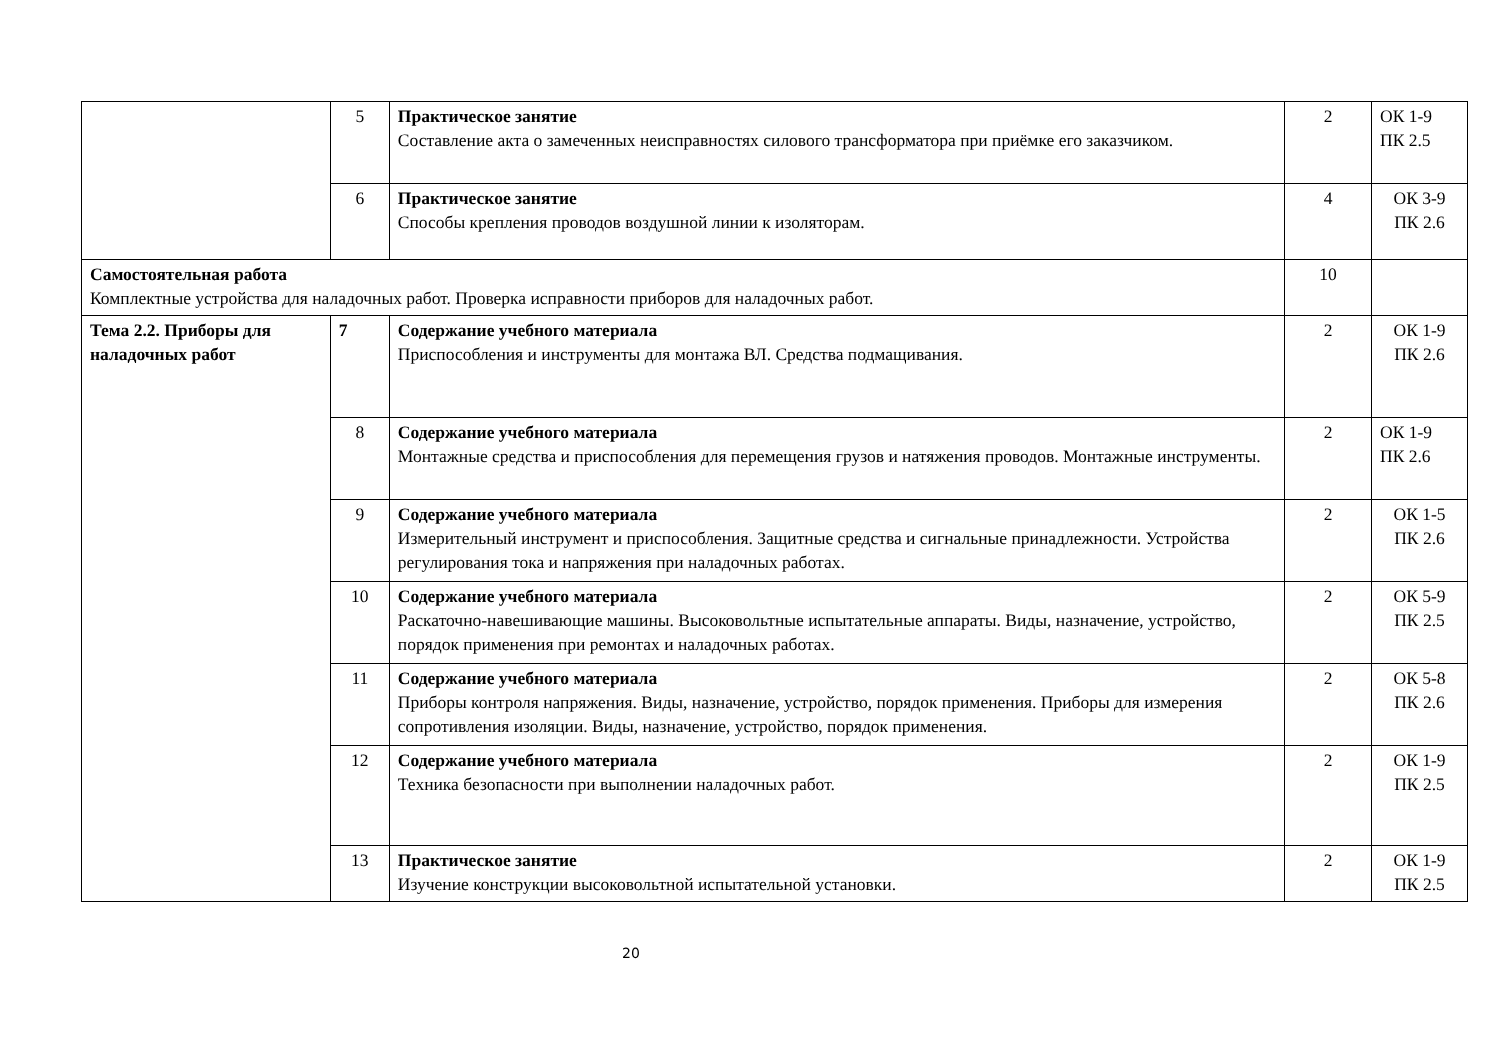| | 5 | Практическое занятие Составление акта о замеченных неисправностях силового трансформатора при приёмке его заказчиком. | 2 | ОК 1-9 ПК 2.5 |
| | 6 | Практическое занятие Способы крепления проводов воздушной линии к изоляторам. | 4 | ОК 3-9 ПК 2.6 |
| Самостоятельная работа Комплектные устройства для наладочных работ. Проверка исправности приборов для наладочных работ. | | | 10 | |
| Тема 2.2. Приборы для наладочных работ | 7 | Содержание учебного материала Приспособления и инструменты для монтажа ВЛ. Средства подмащивания. | 2 | ОК 1-9 ПК 2.6 |
| | 8 | Содержание учебного материала Монтажные средства и приспособления для перемещения грузов и натяжения проводов. Монтажные инструменты. | 2 | ОК 1-9 ПК 2.6 |
| | 9 | Содержание учебного материала Измерительный инструмент и приспособления. Защитные средства и сигнальные принадлежности. Устройства регулирования тока и напряжения при наладочных работах. | 2 | ОК 1-5 ПК 2.6 |
| | 10 | Содержание учебного материала Раскаточно-навешивающие машины. Высоковольтные испытательные аппараты. Виды, назначение, устройство, порядок применения при ремонтах и наладочных работах. | 2 | ОК 5-9 ПК 2.5 |
| | 11 | Содержание учебного материала Приборы контроля напряжения. Виды, назначение, устройство, порядок применения. Приборы для измерения сопротивления изоляции. Виды, назначение, устройство, порядок применения. | 2 | ОК 5-8 ПК 2.6 |
| | 12 | Содержание учебного материала Техника безопасности при выполнении наладочных работ. | 2 | ОК 1-9 ПК 2.5 |
| | 13 | Практическое занятие Изучение конструкции высоковольтной испытательной установки. | 2 | ОК 1-9 ПК 2.5 |
20